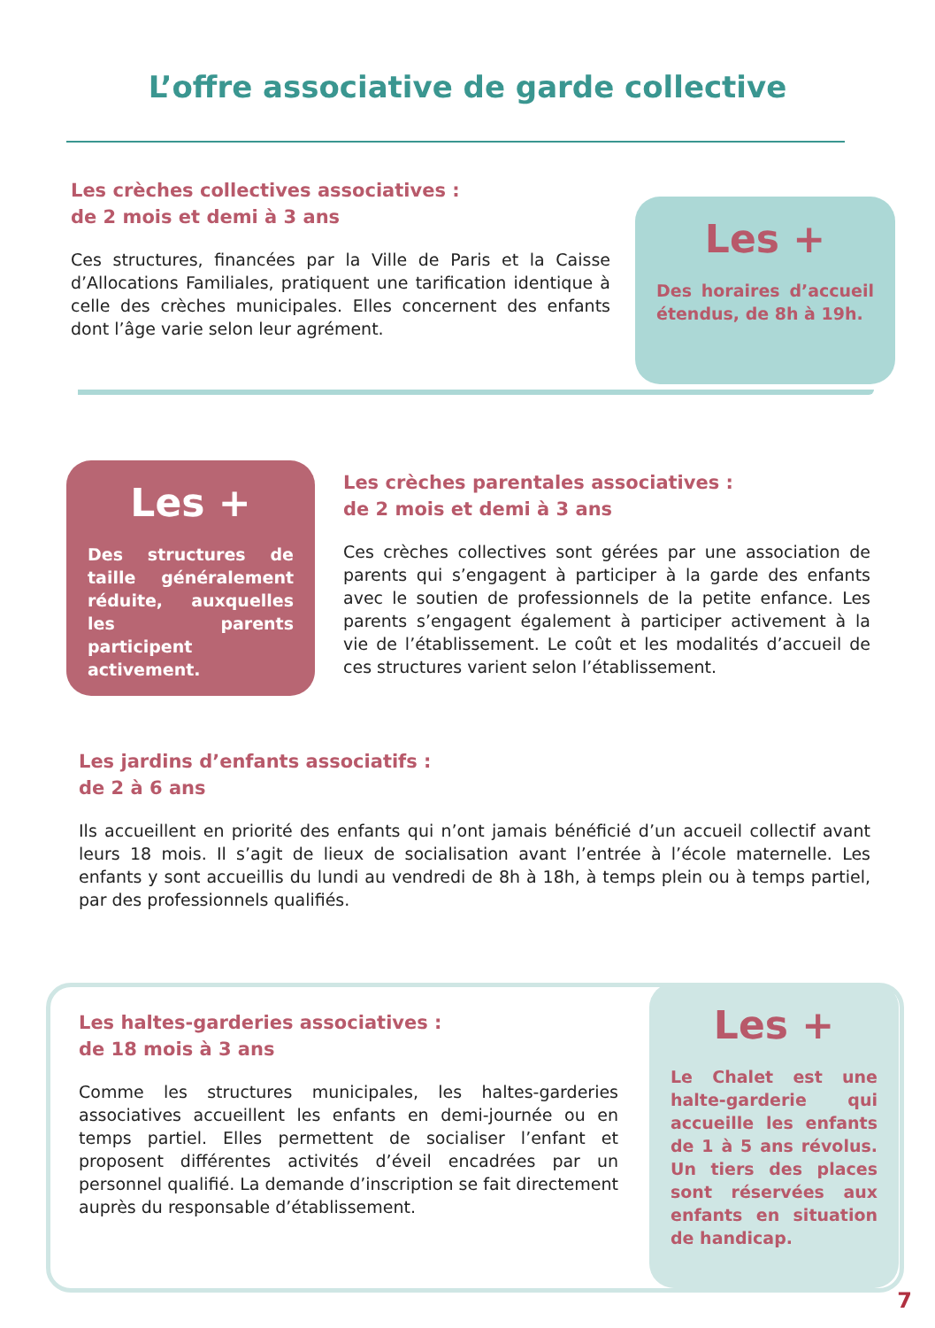L’offre associative de garde collective
Les crèches collectives associatives :
de 2 mois et demi à 3 ans
Ces structures, financées par la Ville de Paris et la Caisse d’Allocations Familiales, pratiquent une tarification identique à celle des crèches municipales. Elles concernent des enfants dont l’âge varie selon leur agrément.
Les +
Des horaires d’accueil étendus, de 8h à 19h.
Les +
Des structures de taille généralement réduite, auxquelles les parents participent activement.
Les crèches parentales associatives :
de 2 mois et demi à 3 ans
Ces crèches collectives sont gérées par une association de parents qui s’engagent à participer à la garde des enfants avec le soutien de professionnels de la petite enfance. Les parents s’engagent également à participer activement à la vie de l’établissement. Le coût et les modalités d’accueil de ces structures varient selon l’établissement.
Les jardins d’enfants associatifs :
de 2 à 6 ans
Ils accueillent en priorité des enfants qui n’ont jamais bénéficié d’un accueil collectif avant leurs 18 mois. Il s’agit de lieux de socialisation avant l’entrée à l’école maternelle. Les enfants y sont accueillis du lundi au vendredi de 8h à 18h, à temps plein ou à temps partiel, par des professionnels qualifiés.
Les haltes-garderies associatives :
de 18 mois à 3 ans
Comme les structures municipales, les haltes-garderies associatives accueillent les enfants en demi-journée ou en temps partiel. Elles permettent de socialiser l’enfant et proposent différentes activités d’éveil encadrées par un personnel qualifié. La demande d’inscription se fait directement auprès du responsable d’établissement.
Les +
Le Chalet est une halte-garderie qui accueille les enfants de 1 à 5 ans révolus. Un tiers des places sont réservées aux enfants en situation de handicap.
7